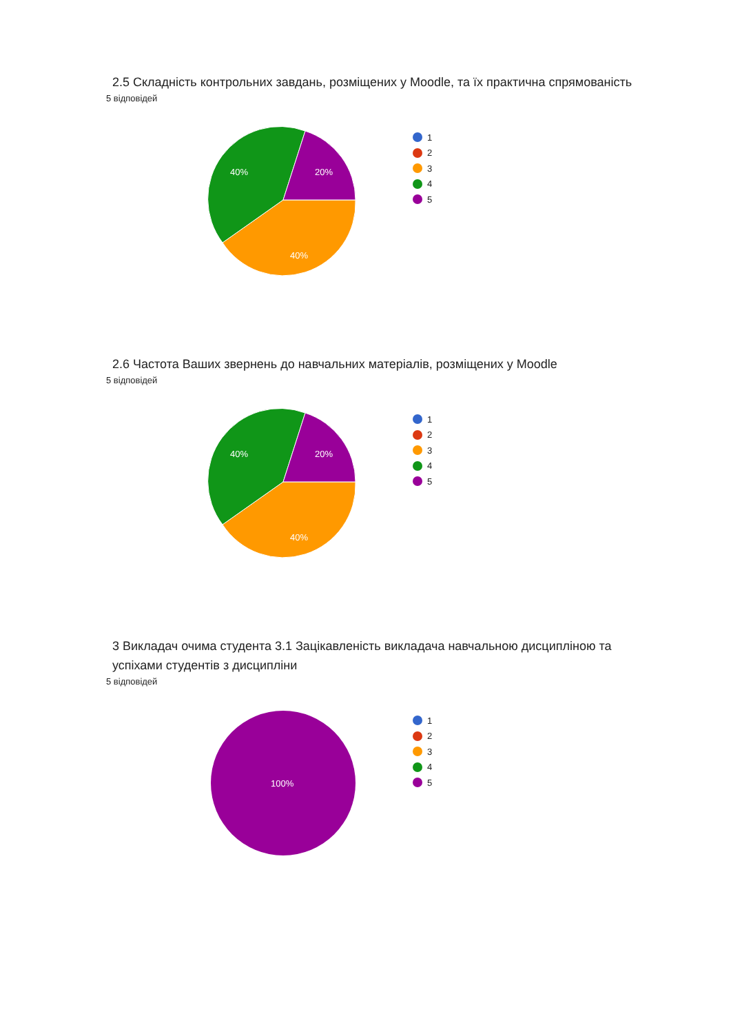2.5 Складність контрольних завдань, розміщених у Moodle, та їх практична спрямованість
5 відповідей
40%
20%
40%
1
2
3
4
5
2.6 Частота Ваших звернень до навчальних матеріалів, розміщених у Moodle
5 відповідей
40%
20%
40%
1
2
3
4
5
3 Викладач очима студента 3.1 Зацікавленість викладача навчальною дисципліною та успіхами студентів з дисципліни
5 відповідей
100%
1
2
3
4
5